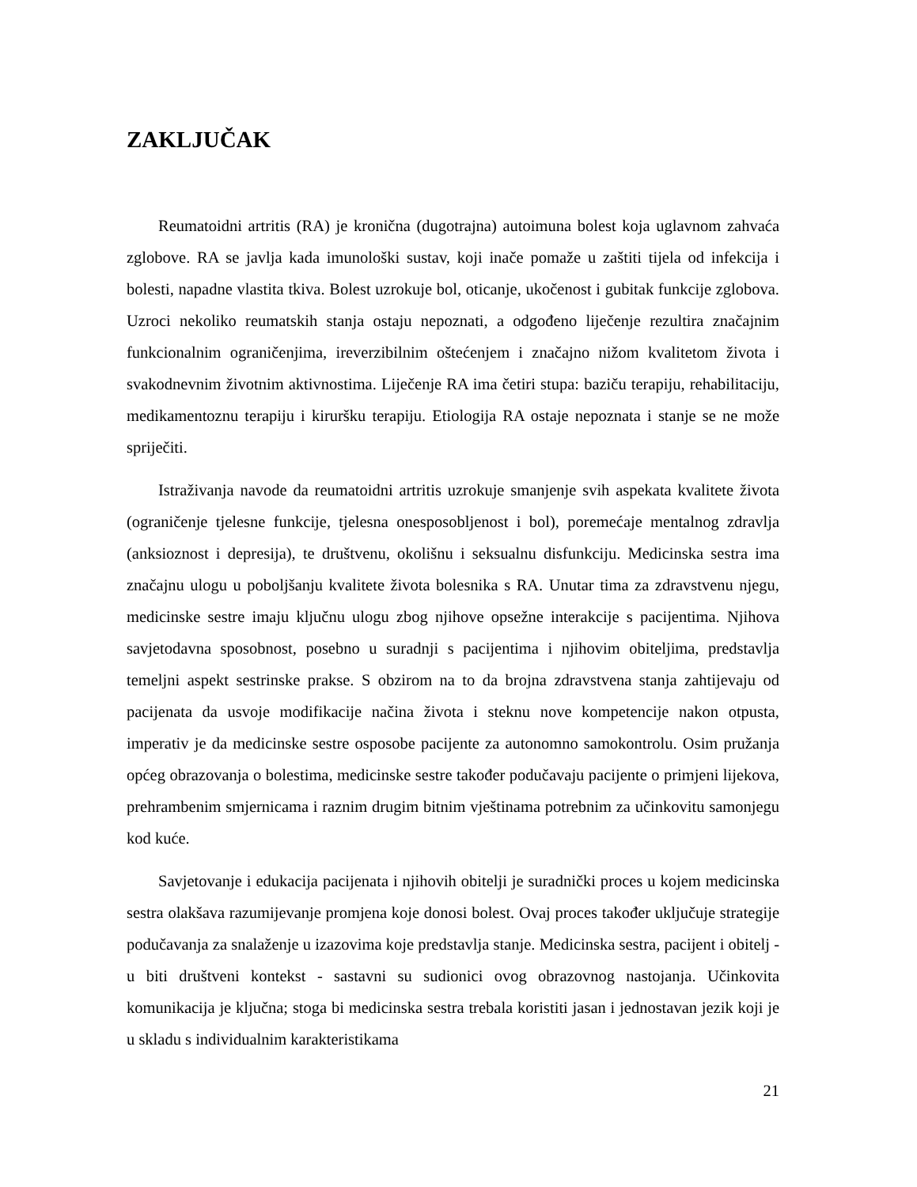ZAKLJUČAK
Reumatoidni artritis (RA) je kronična (dugotrajna) autoimuna bolest koja uglavnom zahvaća zglobove. RA se javlja kada imunološki sustav, koji inače pomaže u zaštiti tijela od infekcija i bolesti, napadne vlastita tkiva. Bolest uzrokuje bol, oticanje, ukočenost i gubitak funkcije zglobova. Uzroci nekoliko reumatskih stanja ostaju nepoznati, a odgođeno liječenje rezultira značajnim funkcionalnim ograničenjima, ireverzibilnim oštećenjem i značajno nižom kvalitetom života i svakodnevnim životnim aktivnostima. Liječenje RA ima četiri stupa: baziču terapiju, rehabilitaciju, medikamentoznu terapiju i kiruršku terapiju. Etiologija RA ostaje nepoznata i stanje se ne može spriječiti.
Istraživanja navode da reumatoidni artritis uzrokuje smanjenje svih aspekata kvalitete života (ograničenje tjelesne funkcije, tjelesna onesposobljenost i bol), poremećaje mentalnog zdravlja (anksioznost i depresija), te društvenu, okolišnu i seksualnu disfunkciju. Medicinska sestra ima značajnu ulogu u poboljšanju kvalitete života bolesnika s RA. Unutar tima za zdravstvenu njegu, medicinske sestre imaju ključnu ulogu zbog njihove opsežne interakcije s pacijentima. Njihova savjetodavna sposobnost, posebno u suradnji s pacijentima i njihovim obiteljima, predstavlja temeljni aspekt sestrinske prakse. S obzirom na to da brojna zdravstvena stanja zahtijevaju od pacijenata da usvoje modifikacije načina života i steknu nove kompetencije nakon otpusta, imperativ je da medicinske sestre osposobe pacijente za autonomno samokontrolu. Osim pružanja općeg obrazovanja o bolestima, medicinske sestre također podučavaju pacijente o primjeni lijekova, prehrambenim smjernicama i raznim drugim bitnim vještinama potrebnim za učinkovitu samonjegu kod kuće.
Savjetovanje i edukacija pacijenata i njihovih obitelji je suradnički proces u kojem medicinska sestra olakšava razumijevanje promjena koje donosi bolest. Ovaj proces također uključuje strategije podučavanja za snalaženje u izazovima koje predstavlja stanje. Medicinska sestra, pacijent i obitelj - u biti društveni kontekst - sastavni su sudionici ovog obrazovnog nastojanja. Učinkovita komunikacija je ključna; stoga bi medicinska sestra trebala koristiti jasan i jednostavan jezik koji je u skladu s individualnim karakteristikama
21